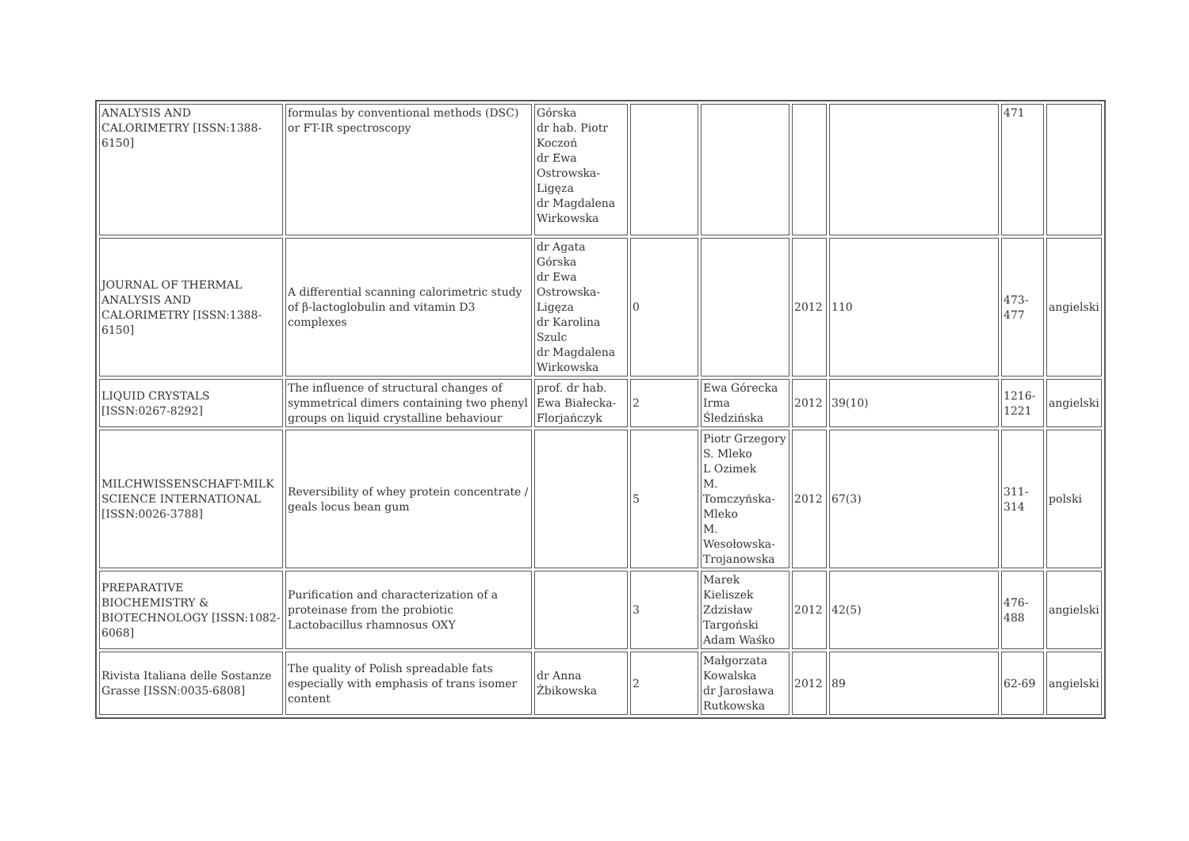| ANALYSIS AND CALORIMETRY [ISSN:1388-6150] | formulas by conventional methods (DSC) or FT-IR spectroscopy | Górska dr hab. Piotr Koczoń dr Ewa Ostrowska-Ligęza dr Magdalena Wirkowska | | | | | 471 | |
| JOURNAL OF THERMAL ANALYSIS AND CALORIMETRY [ISSN:1388-6150] | A differential scanning calorimetric study of β-lactoglobulin and vitamin D3 complexes | dr Agata Górska dr Ewa Ostrowska-Ligęza dr Karolina Szulc dr Magdalena Wirkowska | 0 | | 2012 | 110 | 473-477 | angielski |
| LIQUID CRYSTALS [ISSN:0267-8292] | The influence of structural changes of symmetrical dimers containing two phenyl groups on liquid crystalline behaviour | prof. dr hab. Ewa Białecka-Florjańczyk | 2 | Ewa Górecka Irma Śledzińska | 2012 | 39(10) | 1216-1221 | angielski |
| MILCHWISSENSCHAFT-MILK SCIENCE INTERNATIONAL [ISSN:0026-3788] | Reversibility of whey protein concentrate / geals locus bean gum | | 5 | Piotr Grzegory S. Mleko L Ozimek M. Tomczyńska-Mleko M. Wesołowska-Trojanowska | 2012 | 67(3) | 311-314 | polski |
| PREPARATIVE BIOCHEMISTRY & BIOTECHNOLOGY [ISSN:1082-6068] | Purification and characterization of a proteinase from the probiotic Lactobacillus rhamnosus OXY | | 3 | Marek Kieliszek Zdzisław Targoński Adam Waśko | 2012 | 42(5) | 476-488 | angielski |
| Rivista Italiana delle Sostanze Grasse [ISSN:0035-6808] | The quality of Polish spreadable fats especially with emphasis of trans isomer content | dr Anna Żbikowska | 2 | Małgorzata Kowalska dr Jarosława Rutkowska | 2012 | 89 | 62-69 | angielski |